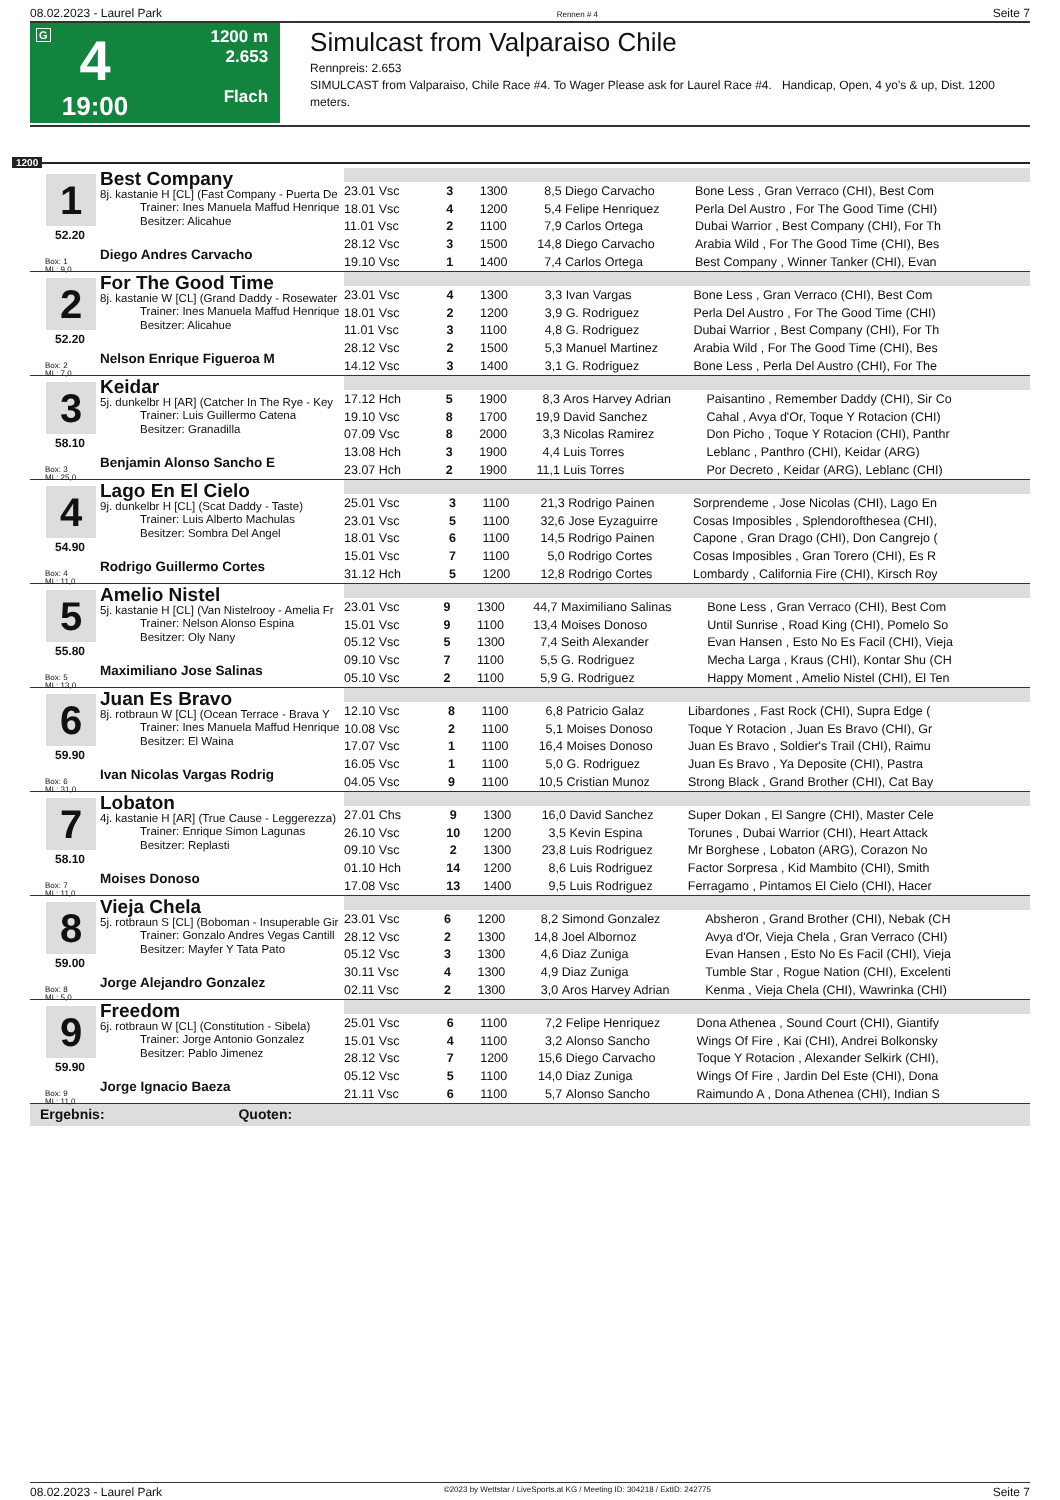08.02.2023 - Laurel Park Rennen # 4 Seite 7
G
4
19:00
1200 m
2.653
Flach
Simulcast from Valparaiso Chile
Rennpreis: 2.653
SIMULCAST from Valparaiso, Chile Race #4. To Wager Please ask for Laurel Race #4. Handicap, Open, 4 yo's & up, Dist. 1200 meters.
1200
1
52.20
Box: 1
ML: 9,0
Best Company
8j. kastanie H [CL] (Fast Company - Puerta De
Trainer: Ines Manuela Maffud Henrique
Besitzer: Alicahue
Diego Andres Carvacho
| 23.01 Vsc | 3 | 1300 | 8,5 | Diego Carvacho | Bone Less , Gran Verraco (CHI), Best Com |
| 18.01 Vsc | 4 | 1200 | 5,4 | Felipe Henriquez | Perla Del Austro , For The Good Time (CHI) |
| 11.01 Vsc | 2 | 1100 | 7,9 | Carlos Ortega | Dubai Warrior , Best Company (CHI), For Th |
| 28.12 Vsc | 3 | 1500 | 14,8 | Diego Carvacho | Arabia Wild , For The Good Time (CHI), Bes |
| 19.10 Vsc | 1 | 1400 | 7,4 | Carlos Ortega | Best Company , Winner Tanker (CHI), Evan |
2
52.20
Box: 2
ML: 7,0
For The Good Time
8j. kastanie W [CL] (Grand Daddy - Rosewater
Trainer: Ines Manuela Maffud Henrique
Besitzer: Alicahue
Nelson Enrique Figueroa M
| 23.01 Vsc | 4 | 1300 | 3,3 | Ivan Vargas | Bone Less , Gran Verraco (CHI), Best Com |
| 18.01 Vsc | 2 | 1200 | 3,9 | G. Rodriguez | Perla Del Austro , For The Good Time (CHI) |
| 11.01 Vsc | 3 | 1100 | 4,8 | G. Rodriguez | Dubai Warrior , Best Company (CHI), For Th |
| 28.12 Vsc | 2 | 1500 | 5,3 | Manuel Martinez | Arabia Wild , For The Good Time (CHI), Bes |
| 14.12 Vsc | 3 | 1400 | 3,1 | G. Rodriguez | Bone Less , Perla Del Austro (CHI), For The |
3
58.10
Box: 3
ML: 25,0
Keidar
5j. dunkelbr H [AR] (Catcher In The Rye - Key
Trainer: Luis Guillermo Catena
Besitzer: Granadilla
Benjamin Alonso Sancho E
| 17.12 Hch | 5 | 1900 | 8,3 | Aros Harvey Adrian | Paisantino , Remember Daddy (CHI), Sir Co |
| 19.10 Vsc | 8 | 1700 | 19,9 | David Sanchez | Cahal , Avya d'Or, Toque Y Rotacion (CHI) |
| 07.09 Vsc | 8 | 2000 | 3,3 | Nicolas Ramirez | Don Picho , Toque Y Rotacion (CHI), Panthr |
| 13.08 Hch | 3 | 1900 | 4,4 | Luis Torres | Leblanc , Panthro (CHI), Keidar (ARG) |
| 23.07 Hch | 2 | 1900 | 11,1 | Luis Torres | Por Decreto , Keidar (ARG), Leblanc (CHI) |
4
54.90
Box: 4
ML: 11,0
Lago En El Cielo
9j. dunkelbr H [CL] (Scat Daddy - Taste)
Trainer: Luis Alberto Machulas
Besitzer: Sombra Del Angel
Rodrigo Guillermo Cortes
| 25.01 Vsc | 3 | 1100 | 21,3 | Rodrigo Painen | Sorprendeme , Jose Nicolas (CHI), Lago En |
| 23.01 Vsc | 5 | 1100 | 32,6 | Jose Eyzaguirre | Cosas Imposibles , Splendorofthesea (CHI), |
| 18.01 Vsc | 6 | 1100 | 14,5 | Rodrigo Painen | Capone , Gran Drago (CHI), Don Cangrejo ( |
| 15.01 Vsc | 7 | 1100 | 5,0 | Rodrigo Cortes | Cosas Imposibles , Gran Torero (CHI), Es R |
| 31.12 Hch | 5 | 1200 | 12,8 | Rodrigo Cortes | Lombardy , California Fire (CHI), Kirsch Roy |
5
55.80
Box: 5
ML: 13,0
Amelio Nistel
5j. kastanie H [CL] (Van Nistelrooy - Amelia Fr
Trainer: Nelson Alonso Espina
Besitzer: Oly Nany
Maximiliano Jose Salinas
| 23.01 Vsc | 9 | 1300 | 44,7 | Maximiliano Salinas | Bone Less , Gran Verraco (CHI), Best Com |
| 15.01 Vsc | 9 | 1100 | 13,4 | Moises Donoso | Until Sunrise , Road King (CHI), Pomelo So |
| 05.12 Vsc | 5 | 1300 | 7,4 | Seith Alexander | Evan Hansen , Esto No Es Facil (CHI), Vieja |
| 09.10 Vsc | 7 | 1100 | 5,5 | G. Rodriguez | Mecha Larga , Kraus (CHI), Kontar Shu (CH |
| 05.10 Vsc | 2 | 1100 | 5,9 | G. Rodriguez | Happy Moment , Amelio Nistel (CHI), El Ten |
6
59.90
Box: 6
ML: 31,0
Juan Es Bravo
8j. rotbraun W [CL] (Ocean Terrace - Brava Y
Trainer: Ines Manuela Maffud Henrique
Besitzer: El Waina
Ivan Nicolas Vargas Rodrig
| 12.10 Vsc | 8 | 1100 | 6,8 | Patricio Galaz | Libardones , Fast Rock (CHI), Supra Edge ( |
| 10.08 Vsc | 2 | 1100 | 5,1 | Moises Donoso | Toque Y Rotacion , Juan Es Bravo (CHI), Gr |
| 17.07 Vsc | 1 | 1100 | 16,4 | Moises Donoso | Juan Es Bravo , Soldier's Trail (CHI), Raimu |
| 16.05 Vsc | 1 | 1100 | 5,0 | G. Rodriguez | Juan Es Bravo , Ya Deposite (CHI), Pastra |
| 04.05 Vsc | 9 | 1100 | 10,5 | Cristian Munoz | Strong Black , Grand Brother (CHI), Cat Bay |
7
58.10
Box: 7
ML: 11,0
Lobaton
4j. kastanie H [AR] (True Cause - Leggerezza)
Trainer: Enrique Simon Lagunas
Besitzer: Replasti
Moises Donoso
| 27.01 Chs | 9 | 1300 | 16,0 | David Sanchez | Super Dokan , El Sangre (CHI), Master Cele |
| 26.10 Vsc | 10 | 1200 | 3,5 | Kevin Espina | Torunes , Dubai Warrior (CHI), Heart Attack |
| 09.10 Vsc | 2 | 1300 | 23,8 | Luis Rodriguez | Mr Borghese , Lobaton (ARG), Corazon No |
| 01.10 Hch | 14 | 1200 | 8,6 | Luis Rodriguez | Factor Sorpresa , Kid Mambito (CHI), Smith |
| 17.08 Vsc | 13 | 1400 | 9,5 | Luis Rodriguez | Ferragamo , Pintamos El Cielo (CHI), Hacer |
8
59.00
Box: 8
ML: 5,0
Vieja Chela
5j. rotbraun S [CL] (Boboman - Insuperable Gir
Trainer: Gonzalo Andres Vegas Cantill
Besitzer: Mayfer Y Tata Pato
Jorge Alejandro Gonzalez
| 23.01 Vsc | 6 | 1200 | 8,2 | Simond Gonzalez | Absheron , Grand Brother (CHI), Nebak (CH |
| 28.12 Vsc | 2 | 1300 | 14,8 | Joel Albornoz | Avya d'Or, Vieja Chela , Gran Verraco (CHI) |
| 05.12 Vsc | 3 | 1300 | 4,6 | Diaz Zuniga | Evan Hansen , Esto No Es Facil (CHI), Vieja |
| 30.11 Vsc | 4 | 1300 | 4,9 | Diaz Zuniga | Tumble Star , Rogue Nation (CHI), Excelenti |
| 02.11 Vsc | 2 | 1300 | 3,0 | Aros Harvey Adrian | Kenma , Vieja Chela (CHI), Wawrinka (CHI) |
9
59.90
Box: 9
ML: 11,0
Freedom
6j. rotbraun W [CL] (Constitution - Sibela)
Trainer: Jorge Antonio Gonzalez
Besitzer: Pablo Jimenez
Jorge Ignacio Baeza
| 25.01 Vsc | 6 | 1100 | 7,2 | Felipe Henriquez | Dona Athenea , Sound Court (CHI), Giantify |
| 15.01 Vsc | 4 | 1100 | 3,2 | Alonso Sancho | Wings Of Fire , Kai (CHI), Andrei Bolkonsky |
| 28.12 Vsc | 7 | 1200 | 15,6 | Diego Carvacho | Toque Y Rotacion , Alexander Selkirk (CHI), |
| 05.12 Vsc | 5 | 1100 | 14,0 | Diaz Zuniga | Wings Of Fire , Jardin Del Este (CHI), Dona |
| 21.11 Vsc | 6 | 1100 | 5,7 | Alonso Sancho | Raimundo A , Dona Athenea (CHI), Indian S |
Ergebnis: Quoten:
08.02.2023 - Laurel Park ©2023 by Wettstar / LiveSports.at KG / Meeting ID: 304218 / ExtID: 242775 Seite 7